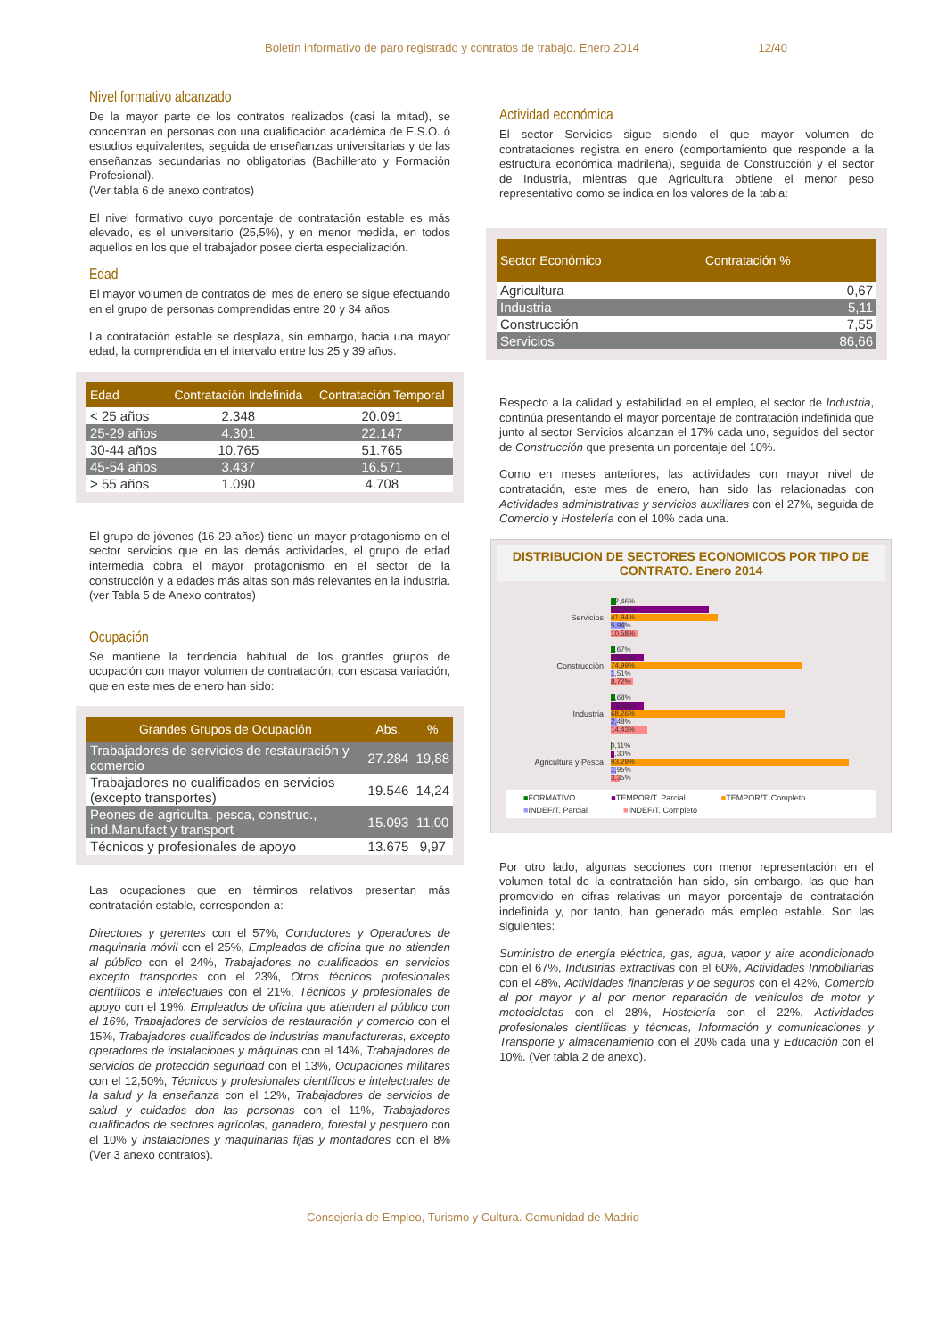Boletín informativo de paro registrado y contratos de trabajo. Enero 2014 12/40
Nivel formativo alcanzado
De la mayor parte de los contratos realizados (casi la mitad), se concentran en personas con una cualificación académica de E.S.O. ó estudios equivalentes, seguida de enseñanzas universitarias y de las enseñanzas secundarias no obligatorias (Bachillerato y Formación Profesional).
(Ver tabla 6 de anexo contratos)
El nivel formativo cuyo porcentaje de contratación estable es más elevado, es el universitario (25,5%), y en menor medida, en todos aquellos en los que el trabajador posee cierta especialización.
Edad
El mayor volumen de contratos del mes de enero se sigue efectuando en el grupo de personas comprendidas entre 20 y 34 años.
La contratación estable se desplaza, sin embargo, hacia una mayor edad, la comprendida en el intervalo entre los 25 y 39 años.
| Edad | Contratación Indefinida | Contratación Temporal |
| --- | --- | --- |
| < 25 años | 2.348 | 20.091 |
| 25-29 años | 4.301 | 22.147 |
| 30-44 años | 10.765 | 51.765 |
| 45-54 años | 3.437 | 16.571 |
| > 55 años | 1.090 | 4.708 |
El grupo de jóvenes (16-29 años) tiene un mayor protagonismo en el sector servicios que en las demás actividades, el grupo de edad intermedia cobra el mayor protagonismo en el sector de la construcción y a edades más altas son más relevantes en la industria. (ver Tabla 5 de Anexo contratos)
Ocupación
Se mantiene la tendencia habitual de los grandes grupos de ocupación con mayor volumen de contratación, con escasa variación, que en este mes de enero han sido:
| Grandes Grupos de Ocupación | Abs. | % |
| --- | --- | --- |
| Trabajadores de servicios de restauración y comercio | 27.284 | 19,88 |
| Trabajadores no cualificados en servicios (excepto transportes) | 19.546 | 14,24 |
| Peones de agriculta, pesca, construc., ind.Manufact y transport | 15.093 | 11,00 |
| Técnicos y profesionales de apoyo | 13.675 | 9,97 |
Las ocupaciones que en términos relativos presentan más contratación estable, corresponden a:
Directores y gerentes con el 57%, Conductores y Operadores de maquinaria móvil con el 25%, Empleados de oficina que no atienden al público con el 24%, Trabajadores no cualificados en servicios excepto transportes con el 23%, Otros técnicos profesionales científicos e intelectuales con el 21%, Técnicos y profesionales de apoyo con el 19%, Empleados de oficina que atienden al público con el 16%, Trabajadores de servicios de restauración y comercio con el 15%, Trabajadores cualificados de industrias manufactureras, excepto operadores de instalaciones y máquinas con el 14%, Trabajadores de servicios de protección seguridad con el 13%, Ocupaciones militares con el 12,50%, Técnicos y profesionales científicos e intelectuales de la salud y la enseñanza con el 12%, Trabajadores de servicios de salud y cuidados don las personas con el 11%, Trabajadores cualificados de sectores agrícolas, ganadero, forestal y pesquero con el 10% y instalaciones y maquinarias fijas y montadores con el 8% (Ver 3 anexo contratos).
Actividad económica
El sector Servicios sigue siendo el que mayor volumen de contrataciones registra en enero (comportamiento que responde a la estructura económica madrileña), seguida de Construcción y el sector de Industria, mientras que Agricultura obtiene el menor peso representativo como se indica en los valores de la tabla:
| Sector Económico | Contratación % |
| --- | --- |
| Agricultura | 0,67 |
| Industria | 5,11 |
| Construcción | 7,55 |
| Servicios | 86,66 |
Respecto a la calidad y estabilidad en el empleo, el sector de Industria, continúa presentando el mayor porcentaje de contratación indefinida que junto al sector Servicios alcanzan el 17% cada uno, seguidos del sector de Construcción que presenta un porcentaje del 10%.
Como en meses anteriores, las actividades con mayor nivel de contratación, este mes de enero, han sido las relacionadas con Actividades administrativas y servicios auxiliares con el 27%, seguida de Comercio y Hostelería con el 10% cada una.
DISTRIBUCION DE SECTORES ECONOMICOS POR TIPO DE CONTRATO. Enero 2014
Servicios
2,46%
39,08%
41,94%
5,94%
10,58%
Construcción
1,67%
13,11%
74,99%
1,51%
8,72%
Industria
1,68%
13,14%
68,26%
2,48%
14,43%
Agricultura y Pesca
0,11%
1,30%
93,29%
1,95%
3,35%
■FORMATIVO ■TEMPOR/T. Parcial ■TEMPOR/T. Completo ■INDEF/T. Parcial ■INDEF/T. Completo
Por otro lado, algunas secciones con menor representación en el volumen total de la contratación han sido, sin embargo, las que han promovido en cifras relativas un mayor porcentaje de contratación indefinida y, por tanto, han generado más empleo estable. Son las siguientes:
Suministro de energía eléctrica, gas, agua, vapor y aire acondicionado con el 67%, Industrias extractivas con el 60%, Actividades Inmobiliarias con el 48%, Actividades financieras y de seguros con el 42%, Comercio al por mayor y al por menor reparación de vehículos de motor y motocicletas con el 28%, Hostelería con el 22%, Actividades profesionales científicas y técnicas, Información y comunicaciones y Transporte y almacenamiento con el 20% cada una y Educación con el 10%. (Ver tabla 2 de anexo).
Consejería de Empleo, Turismo y Cultura. Comunidad de Madrid